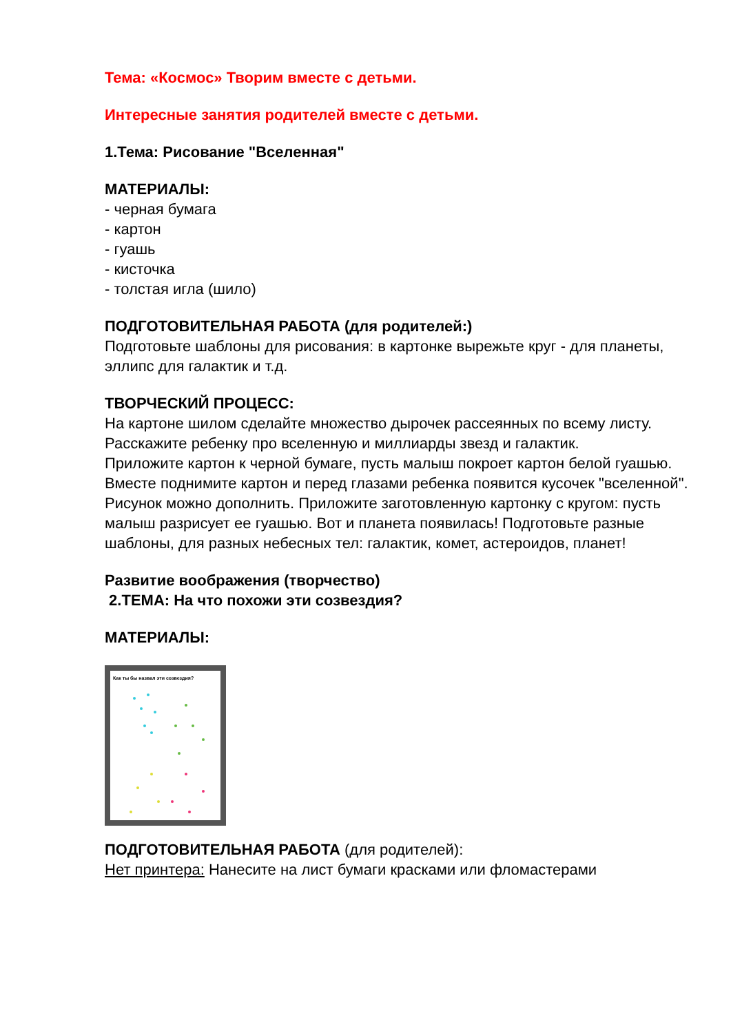Тема: «Космос» Творим вместе с детьми.
Интересные занятия родителей вместе с детьми.
1.Тема: Рисование "Вселенная"
МАТЕРИАЛЫ:
- черная бумага
- картон
- гуашь
- кисточка
- толстая игла (шило)
ПОДГОТОВИТЕЛЬНАЯ РАБОТА (для родителей:)
Подготовьте шаблоны для рисования: в картонке вырежьте круг - для планеты, эллипс для галактик и т.д.
ТВОРЧЕСКИЙ ПРОЦЕСС:
На картоне шилом сделайте множество дырочек рассеянных по всему листу.
Расскажите ребенку про вселенную и миллиарды звезд и галактик.
Приложите картон к черной бумаге, пусть малыш покроет картон белой гуашью.
Вместе поднимите картон и перед глазами ребенка появится кусочек "вселенной". Рисунок можно дополнить. Приложите заготовленную картонку с кругом: пусть малыш разрисует ее гуашью. Вот и планета появилась! Подготовьте разные шаблоны, для разных небесных тел: галактик, комет, астероидов, планет!
Развитие воображения (творчество)
2.ТЕМА: На что похожи эти созвездия?
МАТЕРИАЛЫ:
Как ты бы назвал эти созвездия?
ПОДГОТОВИТЕЛЬНАЯ РАБОТА (для родителей):
Нет принтера: Нанесите на лист бумаги красками или фломастерами